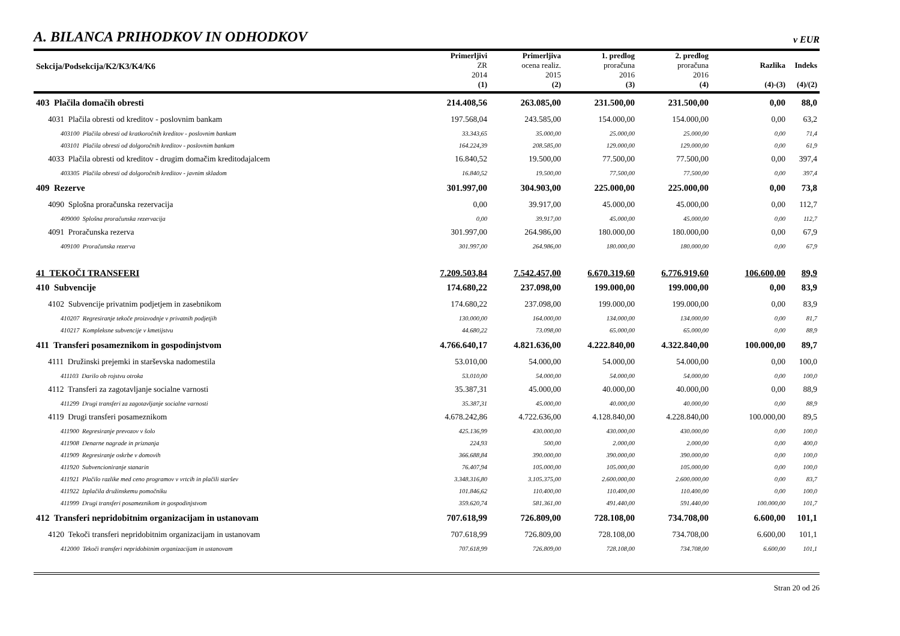A. BILANCA PRIHODKOV IN ODHODKOV
v EUR
| Sekcija/Podsekcija/K2/K3/K4/K6 | Primerljivi ZR 2014 (1) | Primerljiva ocena realiz. 2015 (2) | 1. predlog proračuna 2016 (3) | 2. predlog proračuna 2016 (4) | Razlika (4)-(3) | Indeks (4)/(2) |
| --- | --- | --- | --- | --- | --- | --- |
| 403 Plačila domačih obresti | 214.408,56 | 263.085,00 | 231.500,00 | 231.500,00 | 0,00 | 88,0 |
| 4031 Plačila obresti od kreditov - poslovnim bankam | 197.568,04 | 243.585,00 | 154.000,00 | 154.000,00 | 0,00 | 63,2 |
| 403100 Plačila obresti od kratkoročnih kreditov - poslovnim bankam | 33.343,65 | 35.000,00 | 25.000,00 | 25.000,00 | 0,00 | 71,4 |
| 403101 Plačila obresti od dolgoročnih kreditov - poslovnim bankam | 164.224,39 | 208.585,00 | 129.000,00 | 129.000,00 | 0,00 | 61,9 |
| 4033 Plačila obresti od kreditov - drugim domačim kreditodajalcem | 16.840,52 | 19.500,00 | 77.500,00 | 77.500,00 | 0,00 | 397,4 |
| 403305 Plačila obresti od dolgoročnih kreditov - javnim skladom | 16.840,52 | 19.500,00 | 77.500,00 | 77.500,00 | 0,00 | 397,4 |
| 409 Rezerve | 301.997,00 | 304.903,00 | 225.000,00 | 225.000,00 | 0,00 | 73,8 |
| 4090 Splošna proračunska rezervacija | 0,00 | 39.917,00 | 45.000,00 | 45.000,00 | 0,00 | 112,7 |
| 409000 Splošna proračunska rezervacija | 0,00 | 39.917,00 | 45.000,00 | 45.000,00 | 0,00 | 112,7 |
| 4091 Proračunska rezerva | 301.997,00 | 264.986,00 | 180.000,00 | 180.000,00 | 0,00 | 67,9 |
| 409100 Proračunska rezerva | 301.997,00 | 264.986,00 | 180.000,00 | 180.000,00 | 0,00 | 67,9 |
| 41 TEKOČI TRANSFERI | 7.209.503,84 | 7.542.457,00 | 6.670.319,60 | 6.776.919,60 | 106.600,00 | 89,9 |
| 410 Subvencije | 174.680,22 | 237.098,00 | 199.000,00 | 199.000,00 | 0,00 | 83,9 |
| 4102 Subvencije privatnim podjetjem in zasebnikom | 174.680,22 | 237.098,00 | 199.000,00 | 199.000,00 | 0,00 | 83,9 |
| 410207 Regresiranje tekoče proizvodnje v privatnih podjetjih | 130.000,00 | 164.000,00 | 134.000,00 | 134.000,00 | 0,00 | 81,7 |
| 410217 Kompleksne subvencije v kmetijstvu | 44.680,22 | 73.098,00 | 65.000,00 | 65.000,00 | 0,00 | 88,9 |
| 411 Transferi posameznikom in gospodinjstvom | 4.766.640,17 | 4.821.636,00 | 4.222.840,00 | 4.322.840,00 | 100.000,00 | 89,7 |
| 4111 Družinski prejemki in starševska nadomestila | 53.010,00 | 54.000,00 | 54.000,00 | 54.000,00 | 0,00 | 100,0 |
| 411103 Darilo ob rojstvu otroka | 53.010,00 | 54.000,00 | 54.000,00 | 54.000,00 | 0,00 | 100,0 |
| 4112 Transferi za zagotavljanje socialne varnosti | 35.387,31 | 45.000,00 | 40.000,00 | 40.000,00 | 0,00 | 88,9 |
| 411299 Drugi transferi za zagotavljanje socialne varnosti | 35.387,31 | 45.000,00 | 40.000,00 | 40.000,00 | 0,00 | 88,9 |
| 4119 Drugi transferi posameznikom | 4.678.242,86 | 4.722.636,00 | 4.128.840,00 | 4.228.840,00 | 100.000,00 | 89,5 |
| 411900 Regresiranje prevozov v šolo | 425.136,99 | 430.000,00 | 430.000,00 | 430.000,00 | 0,00 | 100,0 |
| 411908 Denarne nagrade in priznanja | 224,93 | 500,00 | 2.000,00 | 2.000,00 | 0,00 | 400,0 |
| 411909 Regresiranje oskrbe v domovih | 366.688,84 | 390.000,00 | 390.000,00 | 390.000,00 | 0,00 | 100,0 |
| 411920 Subvencioniranje stanarin | 76.407,94 | 105.000,00 | 105.000,00 | 105.000,00 | 0,00 | 100,0 |
| 411921 Plačilo razlike med ceno programov v vrtcih in plačili staršev | 3.348.316,80 | 3.105.375,00 | 2.600.000,00 | 2.600.000,00 | 0,00 | 83,7 |
| 411922 Izplačila družinskemu pomočniku | 101.846,62 | 110.400,00 | 110.400,00 | 110.400,00 | 0,00 | 100,0 |
| 411999 Drugi transferi posameznikom in gospodinjstvom | 359.620,74 | 581.361,00 | 491.440,00 | 591.440,00 | 100.000,00 | 101,7 |
| 412 Transferi nepridobitnim organizacijam in ustanovam | 707.618,99 | 726.809,00 | 728.108,00 | 734.708,00 | 6.600,00 | 101,1 |
| 4120 Tekoči transferi nepridobitnim organizacijam in ustanovam | 707.618,99 | 726.809,00 | 728.108,00 | 734.708,00 | 6.600,00 | 101,1 |
| 412000 Tekoči transferi nepridobitnim organizacijam in ustanovam | 707.618,99 | 726.809,00 | 728.108,00 | 734.708,00 | 6.600,00 | 101,1 |
Stran 20 od 26